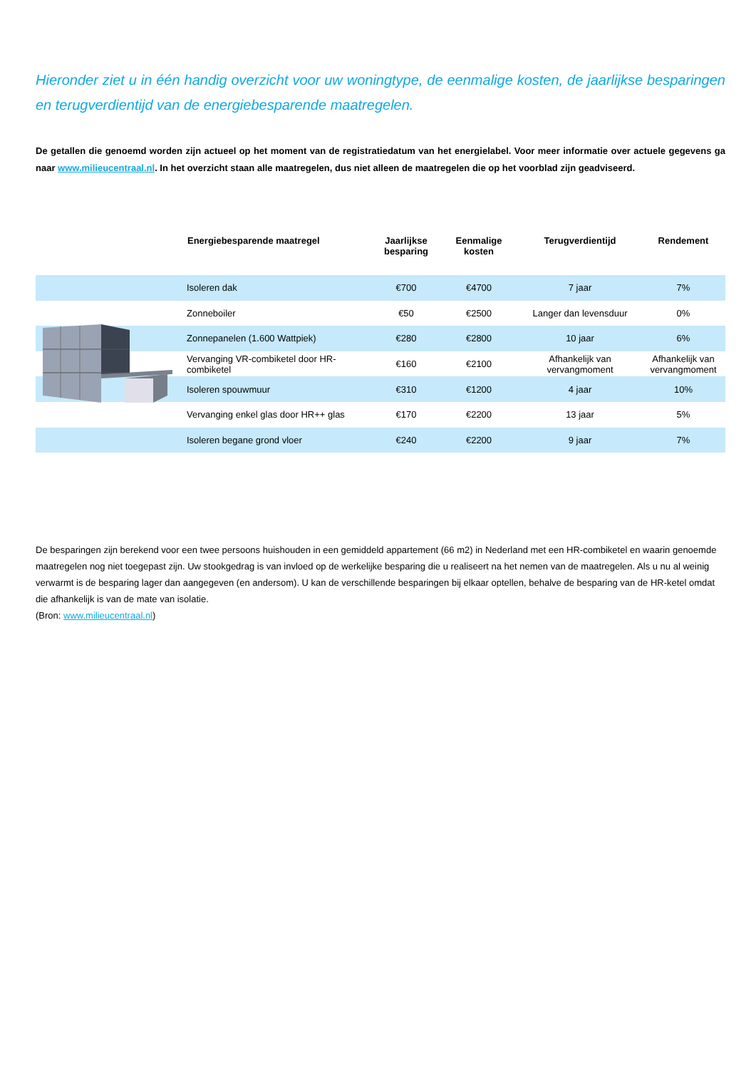Hieronder ziet u in één handig overzicht voor uw woningtype, de eenmalige kosten, de jaarlijkse besparingen en terugverdientijd van de energiebesparende maatregelen.
De getallen die genoemd worden zijn actueel op het moment van de registratiedatum van het energielabel. Voor meer informatie over actuele gegevens ga naar www.milieucentraal.nl. In het overzicht staan alle maatregelen, dus niet alleen de maatregelen die op het voorblad zijn geadviseerd.
| | Energiebesparende maatregel | Jaarlijkse besparing | Eenmalige kosten | Terugverdientijd | Rendement |
| --- | --- | --- | --- | --- | --- |
| | Isoleren dak | €700 | €4700 | 7 jaar | 7% |
| | Zonneboiler | €50 | €2500 | Langer dan levensduur | 0% |
| | Zonnepanelen (1.600 Wattpiek) | €280 | €2800 | 10 jaar | 6% |
| | Vervanging VR-combiketel door HR-combiketel | €160 | €2100 | Afhankelijk van vervangmoment | Afhankelijk van vervangmoment |
| | Isoleren spouwmuur | €310 | €1200 | 4 jaar | 10% |
| | Vervanging enkel glas door HR++ glas | €170 | €2200 | 13 jaar | 5% |
| | Isoleren begane grond vloer | €240 | €2200 | 9 jaar | 7% |
De besparingen zijn berekend voor een twee persoons huishouden in een gemiddeld appartement (66 m2) in Nederland met een HR-combiketel en waarin genoemde maatregelen nog niet toegepast zijn. Uw stookgedrag is van invloed op de werkelijke besparing die u realiseert na het nemen van de maatregelen. Als u nu al weinig verwarmt is de besparing lager dan aangegeven (en andersom). U kan de verschillende besparingen bij elkaar optellen, behalve de besparing van de HR-ketel omdat die afhankelijk is van de mate van isolatie.
(Bron: www.milieucentraal.nl)